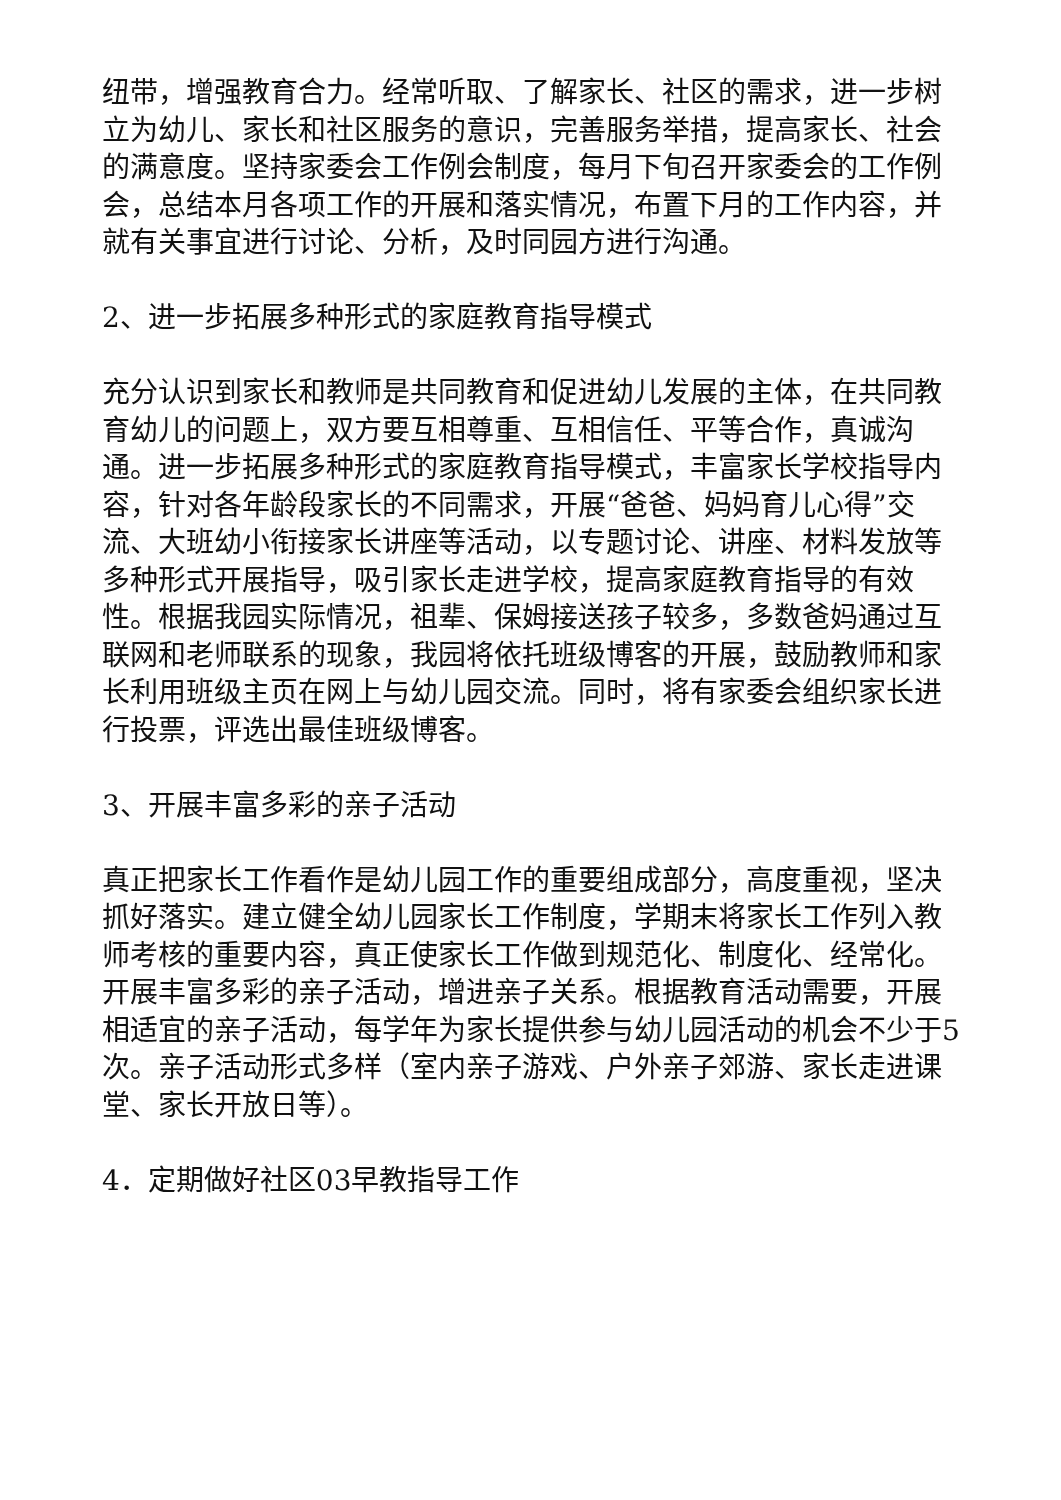纽带，增强教育合力。经常听取、了解家长、社区的需求，进一步树立为幼儿、家长和社区服务的意识，完善服务举措，提高家长、社会的满意度。坚持家委会工作例会制度，每月下旬召开家委会的工作例会，总结本月各项工作的开展和落实情况，布置下月的工作内容，并就有关事宜进行讨论、分析，及时同园方进行沟通。
2、进一步拓展多种形式的家庭教育指导模式
充分认识到家长和教师是共同教育和促进幼儿发展的主体，在共同教育幼儿的问题上，双方要互相尊重、互相信任、平等合作，真诚沟通。进一步拓展多种形式的家庭教育指导模式，丰富家长学校指导内容，针对各年龄段家长的不同需求，开展“爸爸、妈妈育儿心得”交流、大班幼小衔接家长讲座等活动，以专题讨论、讲座、材料发放等多种形式开展指导，吸引家长走进学校，提高家庭教育指导的有效性。根据我园实际情况，祖辈、保姆接送孩子较多，多数爸妈通过互联网和老师联系的现象，我园将依托班级博客的开展，鼓励教师和家长利用班级主页在网上与幼儿园交流。同时，将有家委会组织家长进行投票，评选出最佳班级博客。
3、开展丰富多彩的亲子活动
真正把家长工作看作是幼儿园工作的重要组成部分，高度重视，坚决抓好落实。建立健全幼儿园家长工作制度，学期末将家长工作列入教师考核的重要内容，真正使家长工作做到规范化、制度化、经常化。开展丰富多彩的亲子活动，增进亲子关系。根据教育活动需要，开展相适宜的亲子活动，每学年为家长提供参与幼儿园活动的机会不少于5次。亲子活动形式多样（室内亲子游戏、户外亲子郊游、家长走进课堂、家长开放日等）。
4．定期做好社区03早教指导工作